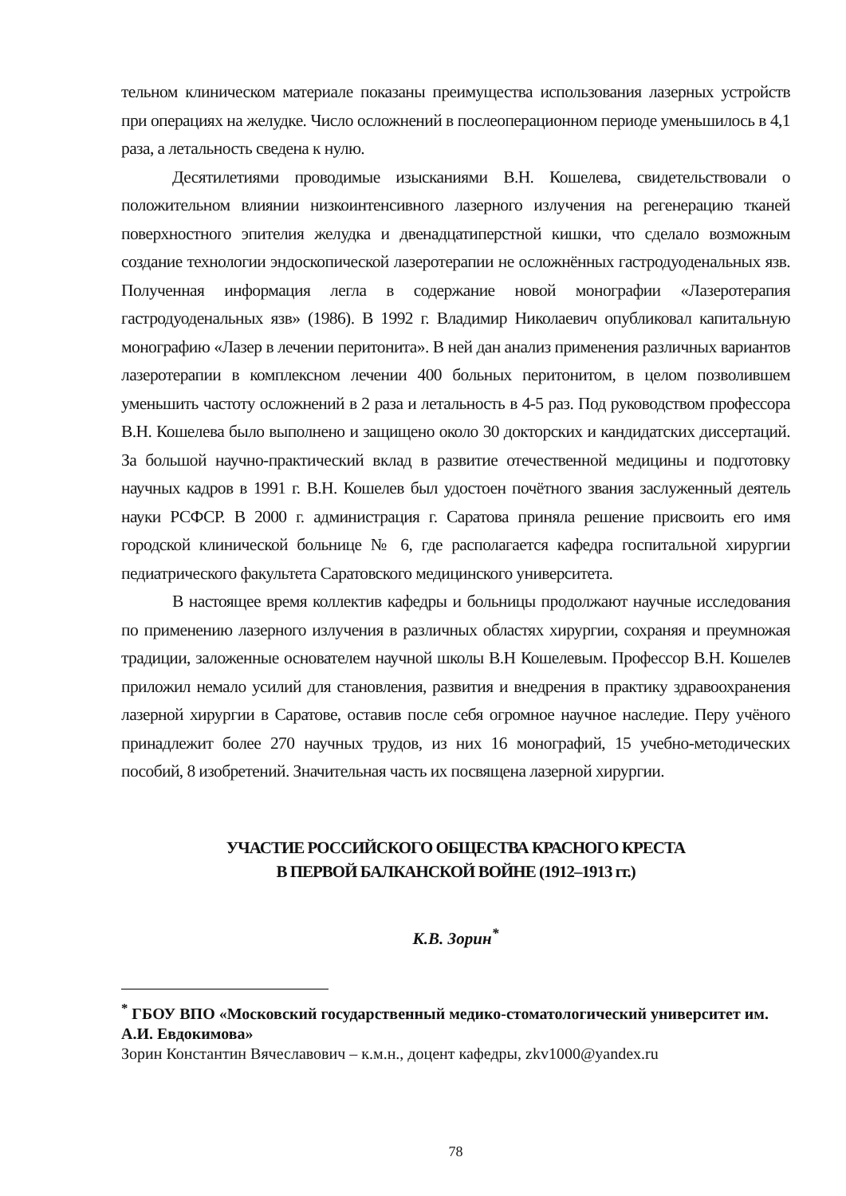тельном клиническом материале показаны преимущества использования лазерных устройств при операциях на желудке. Число осложнений в послеоперационном периоде уменьшилось в 4,1 раза, а летальность сведена к нулю.
Десятилетиями проводимые изысканиями В.Н. Кошелева, свидетельствовали о положительном влиянии низкоинтенсивного лазерного излучения на регенерацию тканей поверхностного эпителия желудка и двенадцатиперстной кишки, что сделало возможным создание технологии эндоскопической лазеротерапии не осложнённых гастродуоденальных язв. Полученная информация легла в содержание новой монографии «Лазеротерапия гастродуоденальных язв» (1986). В 1992 г. Владимир Николаевич опубликовал капитальную монографию «Лазер в лечении перитонита». В ней дан анализ применения различных вариантов лазеротерапии в комплексном лечении 400 больных перитонитом, в целом позволившем уменьшить частоту осложнений в 2 раза и летальность в 4-5 раз. Под руководством профессора В.Н. Кошелева было выполнено и защищено около 30 докторских и кандидатских диссертаций. За большой научно-практический вклад в развитие отечественной медицины и подготовку научных кадров в 1991 г. В.Н. Кошелев был удостоен почётного звания заслуженный деятель науки РСФСР. В 2000 г. администрация г. Саратова приняла решение присвоить его имя городской клинической больнице № 6, где располагается кафедра госпитальной хирургии педиатрического факультета Саратовского медицинского университета.
В настоящее время коллектив кафедры и больницы продолжают научные исследования по применению лазерного излучения в различных областях хирургии, сохраняя и преумножая традиции, заложенные основателем научной школы В.Н Кошелевым. Профессор В.Н. Кошелев приложил немало усилий для становления, развития и внедрения в практику здравоохранения лазерной хирургии в Саратове, оставив после себя огромное научное наследие. Перу учёного принадлежит более 270 научных трудов, из них 16 монографий, 15 учебно-методических пособий, 8 изобретений. Значительная часть их посвящена лазерной хирургии.
УЧАСТИЕ РОССИЙСКОГО ОБЩЕСТВА КРАСНОГО КРЕСТА
В ПЕРВОЙ БАЛКАНСКОЙ ВОЙНЕ (1912–1913 гг.)
К.В. Зорин<sup>*</sup>
<sup>*</sup> ГБОУ ВПО «Московский государственный медико-стоматологический университет им. А.И. Евдокимова»
Зорин Константин Вячеславович – к.м.н., доцент кафедры, zkv1000@yandex.ru
78